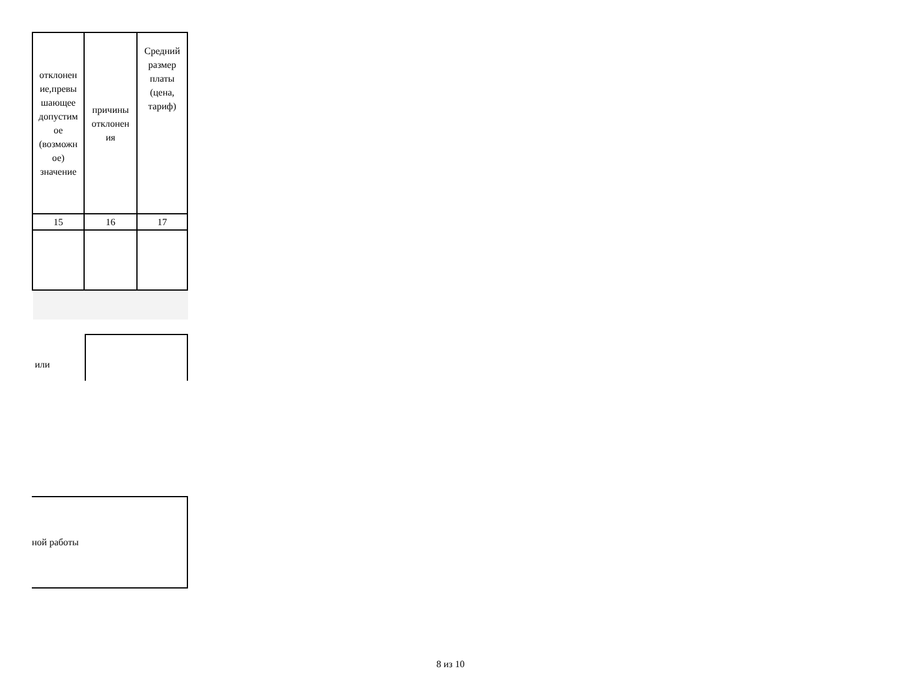| отклонен ие,превы шающее допустим ое (возможн ое) значение | причины отклонен ия | Средний размер платы (цена, тариф) |
| 15 | 16 | 17 |
или
ной работы
8 из 10